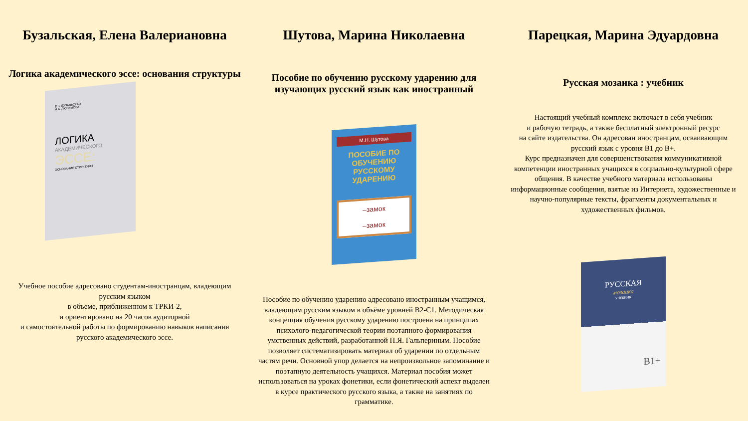Бузальская, Елена Валериановна
Логика академического эссе: основания структуры
Е.В. БУЗАЛЬСКАЯ
Н.А. ЛЮБИМОВА
ЛОГИКА
АКАДЕМИЧЕСКОГО
ЭССЕ:
ОСНОВАНИЯ СТРУКТУРЫ
Учебное пособие адресовано студентам-иностранцам, владеющим русским языком
в объеме, приближенном к ТРКИ-2,
и ориентировано на 20 часов аудиторной
и самостоятельной работы по формированию навыков написания русского академического эссе.
Шутова, Марина Николаевна
Пособие по обучению русскому ударению для изучающих русский язык как иностранный
М.Н. Шутова
ПОСОБИЕ ПО ОБУЧЕНИЮ РУССКОМУ УДАРЕНИЮ
–замок
–замок
Пособие по обучению ударению адресовано иностранным учащимся, владеющим русским языком в объёме уровней В2-С1. Методическая концепция обучения русскому ударению построена на принципах психолого-педагогической теории поэтапного формирования умственных действий, разработанной П.Я. Гальпериным. Пособие позволяет систематизировать материал об ударении по отдельным частям речи. Основной упор делается на непроизвольное запоминание и поэтапную деятельность учащихся. Материал пособия может использоваться на уроках фонетики, если фонетический аспект выделен в курсе практического русского языка, а также на занятиях по грамматике.
Парецкая, Марина Эдуардовна
Русская мозаика : учебник
Настоящий учебный комплекс включает в себя учебник
и рабочую тетрадь, а также бесплатный электронный ресурс
на сайте издательства. Он адресован иностранцам, осваивающим русский язык с уровня B1 до B+.
Курс предназначен для совершенствования коммуникативной компетенции иностранных учащихся в социально-культурной сфере общения. В качестве учебного материала использованы информационные сообщения, взятые из Интернета, художественные и научно-популярные тексты, фрагменты документальных и художественных фильмов.
РУССКАЯ
мозаика
УЧЕБНИК
B1+